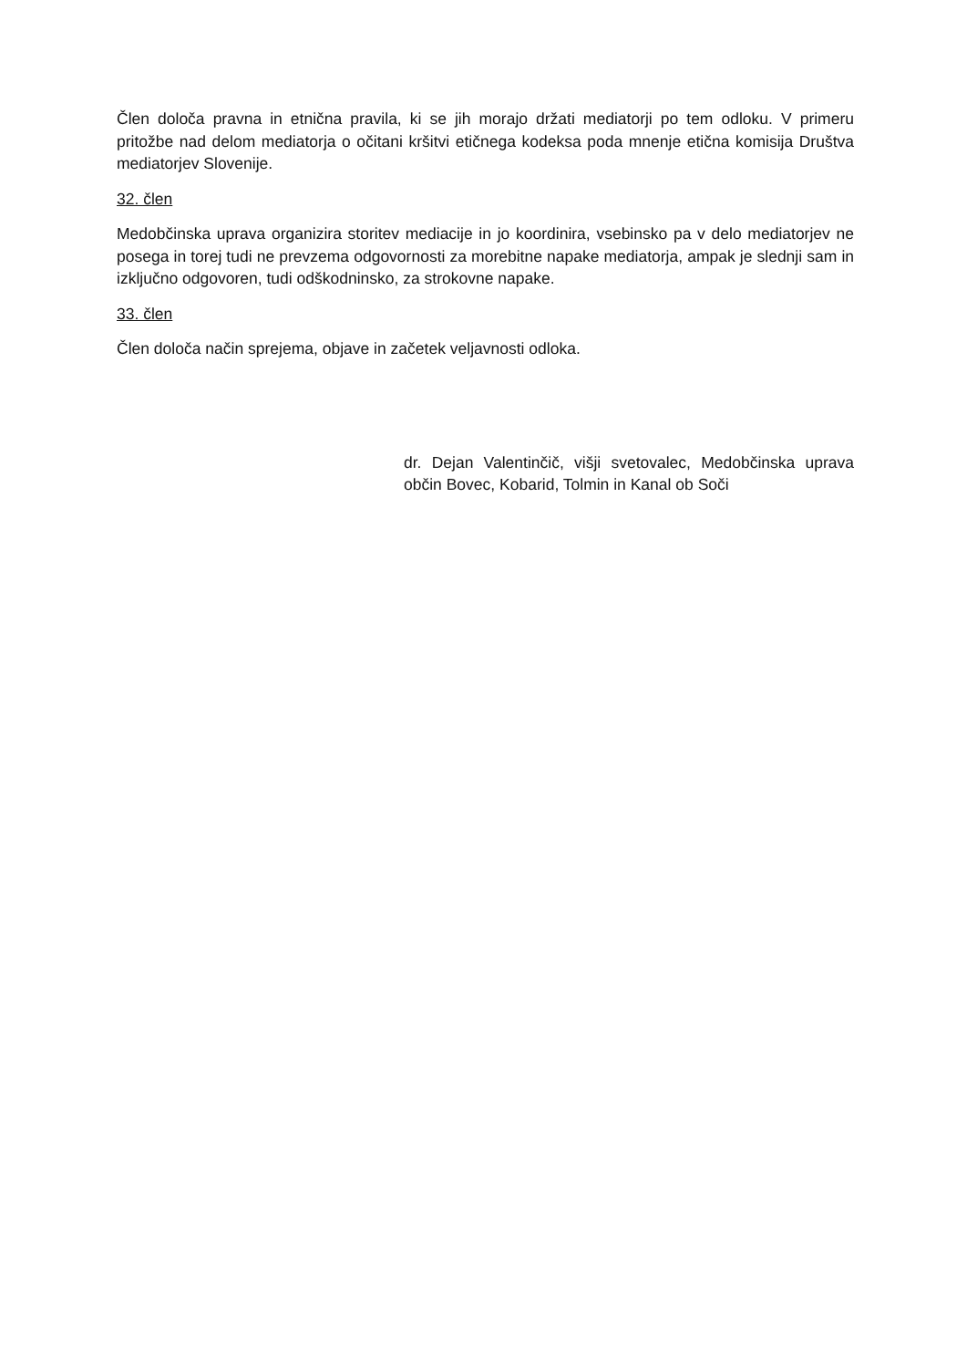Člen določa pravna in etnična pravila, ki se jih morajo držati mediatorji po tem odloku. V primeru pritožbe nad delom mediatorja o očitani kršitvi etičnega kodeksa poda mnenje etična komisija Društva mediatorjev Slovenije.
32. člen
Medobčinska uprava organizira storitev mediacije in jo koordinira, vsebinsko pa v delo mediatorjev ne posega in torej tudi ne prevzema odgovornosti za morebitne napake mediatorja, ampak je slednji sam in izključno odgovoren, tudi odškodninsko, za strokovne napake.
33. člen
Člen določa način sprejema, objave in začetek veljavnosti odloka.
dr. Dejan Valentinčič, višji svetovalec, Medobčinska uprava občin Bovec, Kobarid, Tolmin in Kanal ob Soči